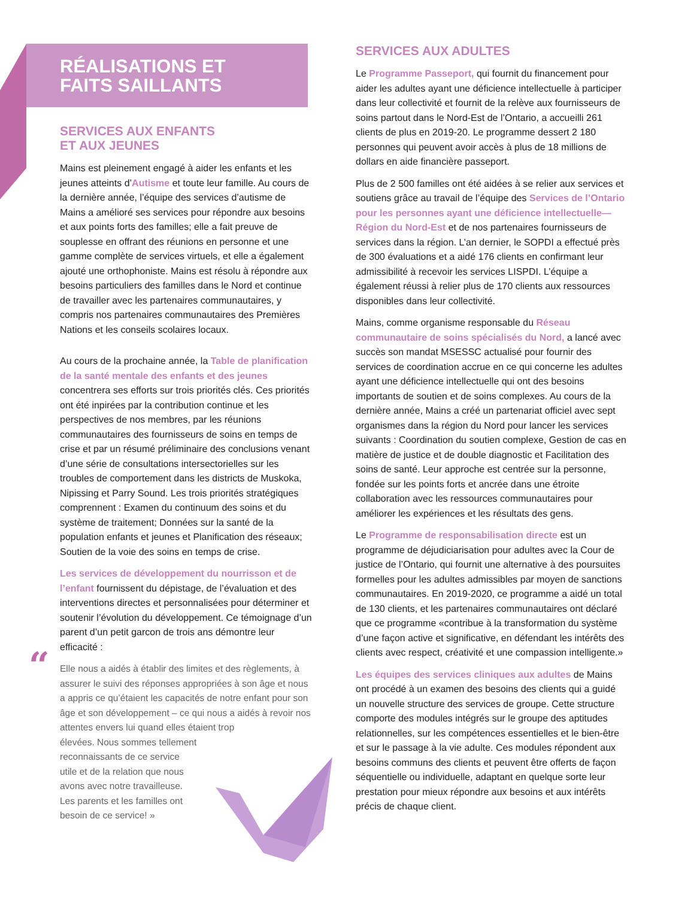RÉALISATIONS ET
FAITS SAILLANTS
SERVICES AUX ENFANTS
ET AUX JEUNES
Mains est pleinement engagé à aider les enfants et les jeunes atteints d’Autisme et toute leur famille. Au cours de la dernière année, l’équipe des services d’autisme de Mains a amélioré ses services pour répondre aux besoins et aux points forts des familles; elle a fait preuve de souplesse en offrant des réunions en personne et une gamme complète de services virtuels, et elle a également ajouté une orthophoniste. Mains est résolu à répondre aux besoins particuliers des familles dans le Nord et continue de travailler avec les partenaires communautaires, y compris nos partenaires communautaires des Premières Nations et les conseils scolaires locaux.
Au cours de la prochaine année, la Table de planification de la santé mentale des enfants et des jeunes concentrera ses efforts sur trois priorités clés. Ces priorités ont été inpirées par la contribution continue et les perspectives de nos membres, par les réunions communautaires des fournisseurs de soins en temps de crise et par un résumé préliminaire des conclusions venant d’une série de consultations intersectorielles sur les troubles de comportement dans les districts de Muskoka, Nipissing et Parry Sound. Les trois priorités stratégiques comprennent : Examen du continuum des soins et du système de traitement; Données sur la santé de la population enfants et jeunes et Planification des réseaux; Soutien de la voie des soins en temps de crise.
Les services de développement du nourrisson et de l’enfant fournissent du dépistage, de l’évaluation et des interventions directes et personnalisées pour déterminer et soutenir l’évolution du développement. Ce témoignage d’un parent d’un petit garcon de trois ans démontre leur efficacité :
“Elle nous a aidés à établir des limites et des règlements, à assurer le suivi des réponses appropriées à son âge et nous a appris ce qu’étaient les capacités de notre enfant pour son âge et son développement – ce qui nous a aidés à revoir nos attentes envers lui quand elles étaient trop
élevées. Nous sommes tellement
reconnaissants de ce service
utile et de la relation que nous
avons avec notre travailleuse.
Les parents et les familles ont
besoin de ce service! »
SERVICES AUX ADULTES
Le Programme Passeport, qui fournit du financement pour aider les adultes ayant une déficience intellectuelle à participer dans leur collectivité et fournit de la relève aux fournisseurs de soins partout dans le Nord-Est de l’Ontario, a accueilli 261 clients de plus en 2019-20. Le programme dessert 2 180 personnes qui peuvent avoir accès à plus de 18 millions de dollars en aide financière passeport.
Plus de 2 500 familles ont été aidées à se relier aux services et soutiens grâce au travail de l’équipe des Services de l’Ontario pour les personnes ayant une déficience intellectuelle—Région du Nord-Est et de nos partenaires fournisseurs de services dans la région. L’an dernier, le SOPDI a effectué près de 300 évaluations et a aidé 176 clients en confirmant leur admissibilité à recevoir les services LISPDI. L’équipe a également réussi à relier plus de 170 clients aux ressources disponibles dans leur collectivité.
Mains, comme organisme responsable du Réseau communautaire de soins spécialisés du Nord, a lancé avec succès son mandat MSESSC actualisé pour fournir des services de coordination accrue en ce qui concerne les adultes ayant une déficience intellectuelle qui ont des besoins importants de soutien et de soins complexes. Au cours de la dernière année, Mains a créé un partenariat officiel avec sept organismes dans la région du Nord pour lancer les services suivants : Coordination du soutien complexe, Gestion de cas en matière de justice et de double diagnostic et Facilitation des soins de santé. Leur approche est centrée sur la personne, fondée sur les points forts et ancrée dans une étroite collaboration avec les ressources communautaires pour améliorer les expériences et les résultats des gens.
Le Programme de responsabilisation directe est un programme de déjudiciarisation pour adultes avec la Cour de justice de l’Ontario, qui fournit une alternative à des poursuites formelles pour les adultes admissibles par moyen de sanctions communautaires. En 2019-2020, ce programme a aidé un total de 130 clients, et les partenaires communautaires ont déclaré que ce programme «contribue à la transformation du système d’une façon active et significative, en défendant les intérêts des clients avec respect, créativité et une compassion intelligente.»
Les équipes des services cliniques aux adultes de Mains ont procédé à un examen des besoins des clients qui a guidé un nouvelle structure des services de groupe. Cette structure comporte des modules intégrés sur le groupe des aptitudes relationnelles, sur les compétences essentielles et le bien-être et sur le passage à la vie adulte. Ces modules répondent aux besoins communs des clients et peuvent être offerts de façon séquentielle ou individuelle, adaptant en quelque sorte leur prestation pour mieux répondre aux besoins et aux intérêts précis de chaque client.